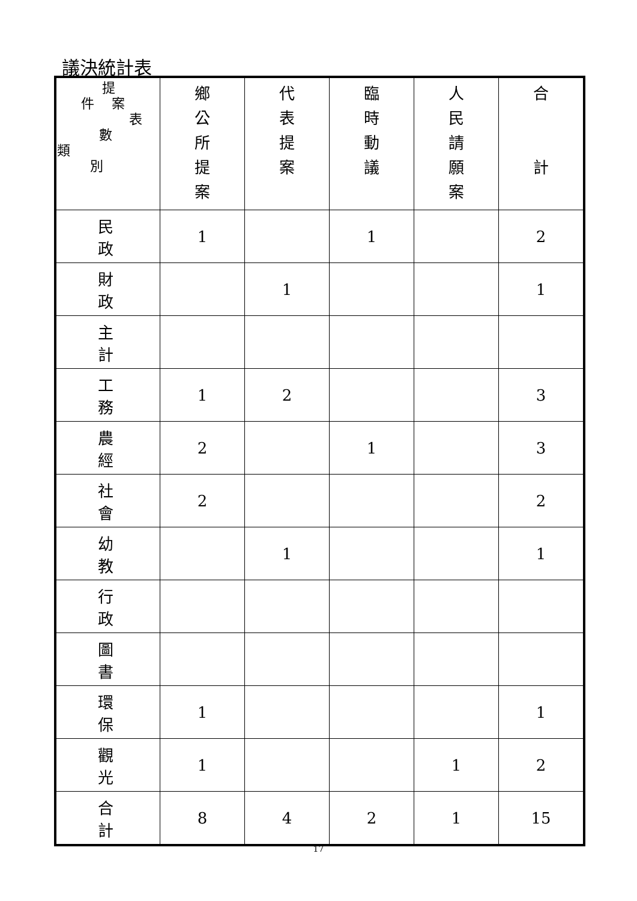議決統計表
| 提 件 案 表 數 類 別 | 鄉 公 所 提 案 | 代 表 提 案 | 臨 時 動 議 | 人 民 請 願 案 | 合 計 |
| --- | --- | --- | --- | --- | --- |
| 民政 | 1 | | 1 | | 2 |
| 財政 | | 1 | | | 1 |
| 主計 | | | | | |
| 工務 | 1 | 2 | | | 3 |
| 農經 | 2 | | 1 | | 3 |
| 社會 | 2 | | | | 2 |
| 幼教 | | 1 | | | 1 |
| 行政 | | | | | |
| 圖書 | | | | | |
| 環保 | 1 | | | | 1 |
| 觀光 | 1 | | | 1 | 2 |
| 合計 | 8 | 4 | 2 | 1 | 15 |
17